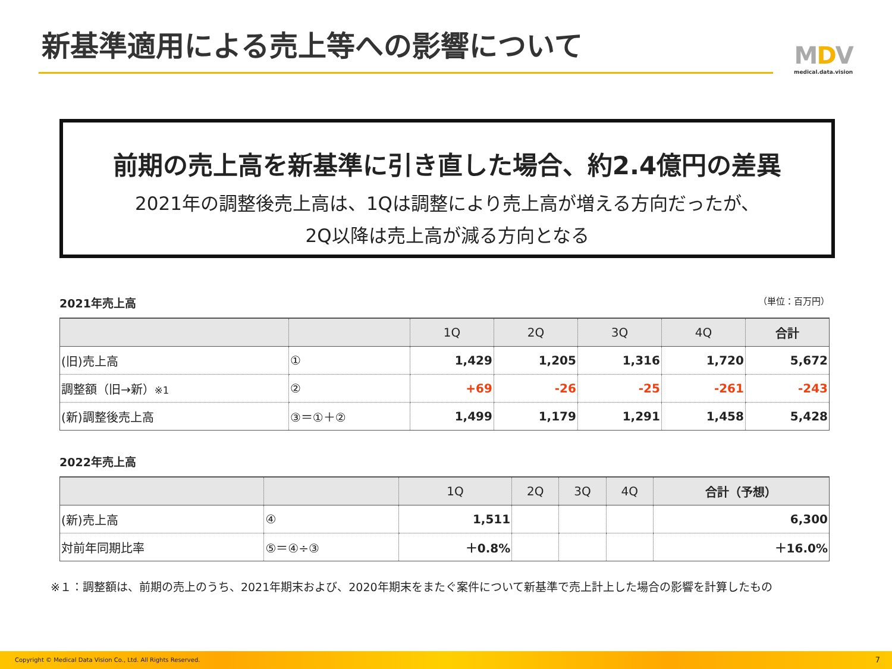新基準適用による売上等への影響について
MDV
medical.data.vision
前期の売上高を新基準に引き直した場合、約2.4億円の差異
2021年の調整後売上高は、1Qは調整により売上高が増える方向だったが、
2Q以降は売上高が減る方向となる
2021年売上高 （単位：百万円）
| | | 1Q | 2Q | 3Q | 4Q | 合計 |
| --- | --- | --- | --- | --- | --- | --- |
| (旧)売上高 | ① | 1,429 | 1,205 | 1,316 | 1,720 | 5,672 |
| 調整額（旧→新） ※1 | ② | +69 | -26 | -25 | -261 | -243 |
| (新)調整後売上高 | ③＝①＋② | 1,499 | 1,179 | 1,291 | 1,458 | 5,428 |
2022年売上高
| | | 1Q | 2Q | 3Q | 4Q | 合計（予想） |
| --- | --- | --- | --- | --- | --- | --- |
| (新)売上高 | ④ | 1,511 | | | | 6,300 |
| 対前年同期比率 | ⑤＝④÷③ | ＋0.8% | | | | ＋16.0% |
※１：調整額は、前期の売上のうち、2021年期末および、2020年期末をまたぐ案件について新基準で売上計上した場合の影響を計算したもの
Copyright © Medical Data Vision Co., Ltd. All Rights Reserved. 7